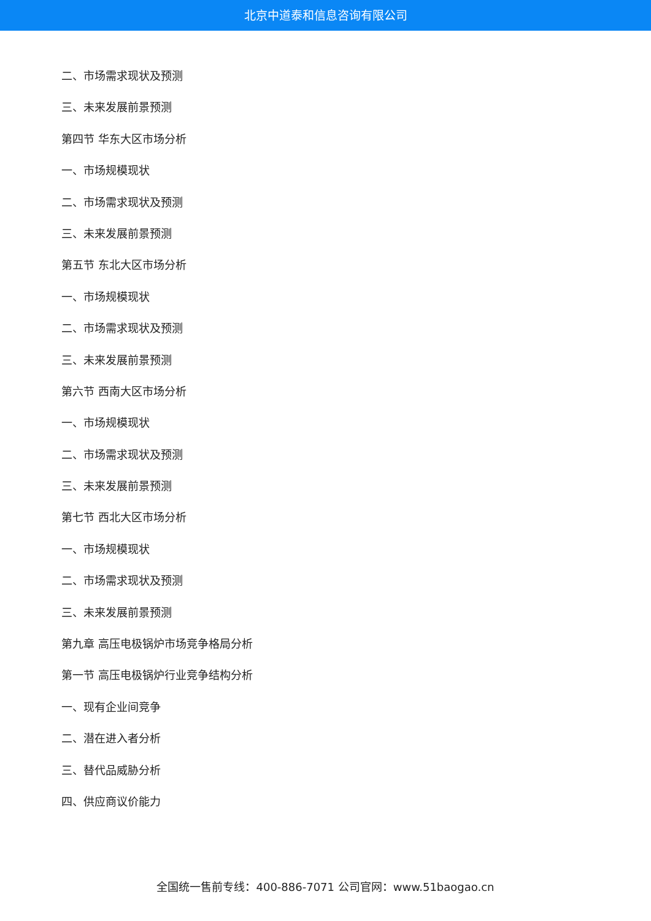北京中道泰和信息咨询有限公司
二、市场需求现状及预测
三、未来发展前景预测
第四节 华东大区市场分析
一、市场规模现状
二、市场需求现状及预测
三、未来发展前景预测
第五节 东北大区市场分析
一、市场规模现状
二、市场需求现状及预测
三、未来发展前景预测
第六节 西南大区市场分析
一、市场规模现状
二、市场需求现状及预测
三、未来发展前景预测
第七节 西北大区市场分析
一、市场规模现状
二、市场需求现状及预测
三、未来发展前景预测
第九章 高压电极锅炉市场竞争格局分析
第一节 高压电极锅炉行业竞争结构分析
一、现有企业间竞争
二、潜在进入者分析
三、替代品威胁分析
四、供应商议价能力
全国统一售前专线：400-886-7071 公司官网：www.51baogao.cn